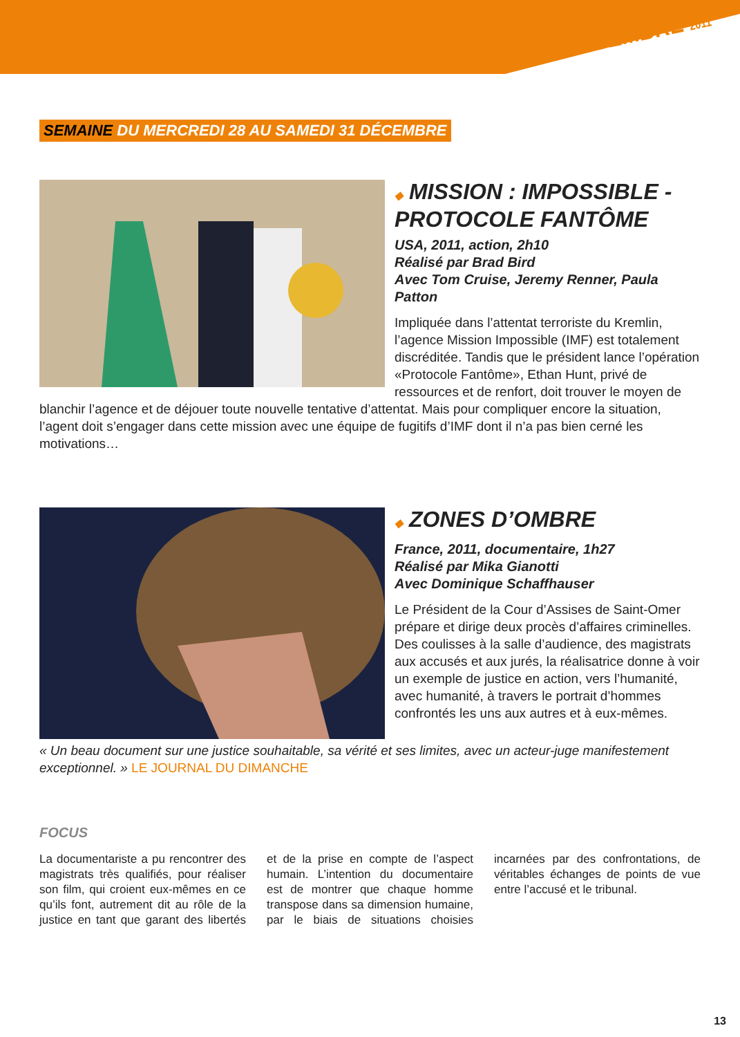DÉCEMBRE 2011
SEMAINE DU MERCREDI 28 AU SAMEDI 31 DÉCEMBRE
◆ MISSION : IMPOSSIBLE - PROTOCOLE FANTÔME
USA, 2011, action, 2h10
Réalisé par Brad Bird
Avec Tom Cruise, Jeremy Renner, Paula Patton
Impliquée dans l’attentat terroriste du Kremlin, l’agence Mission Impossible (IMF) est totalement discréditée. Tandis que le président lance l’opération «Protocole Fantôme», Ethan Hunt, privé de ressources et de renfort, doit trouver le moyen de blanchir l’agence et de déjouer toute nouvelle tentative d’attentat. Mais pour compliquer encore la situation, l’agent doit s’engager dans cette mission avec une équipe de fugitifs d’IMF dont il n’a pas bien cerné les motivations…
◆ ZONES D’OMBRE
France, 2011, documentaire, 1h27
Réalisé par Mika Gianotti
Avec Dominique Schaffhauser
Le Président de la Cour d’Assises de Saint-Omer prépare et dirige deux procès d’affaires criminelles. Des coulisses à la salle d’audience, des magistrats aux accusés et aux jurés, la réalisatrice donne à voir un exemple de justice en action, vers l’humanité, avec humanité, à travers le portrait d’hommes confrontés les uns aux autres et à eux-mêmes.
« Un beau document sur une justice souhaitable, sa vérité et ses limites, avec un acteur-juge manifestement exceptionnel. » LE JOURNAL DU DIMANCHE
FOCUS
La documentariste a pu rencontrer des magistrats très qualifiés, pour réaliser son film, qui croient eux-mêmes en ce qu’ils font, autrement dit au rôle de la justice en tant que garant des libertés et de la prise en compte de l’aspect humain. L’intention du documentaire est de montrer que chaque homme transpose dans sa dimension humaine, par le biais de situations choisies incarnées par des confrontations, de véritables échanges de points de vue entre l’accusé et le tribunal.
13